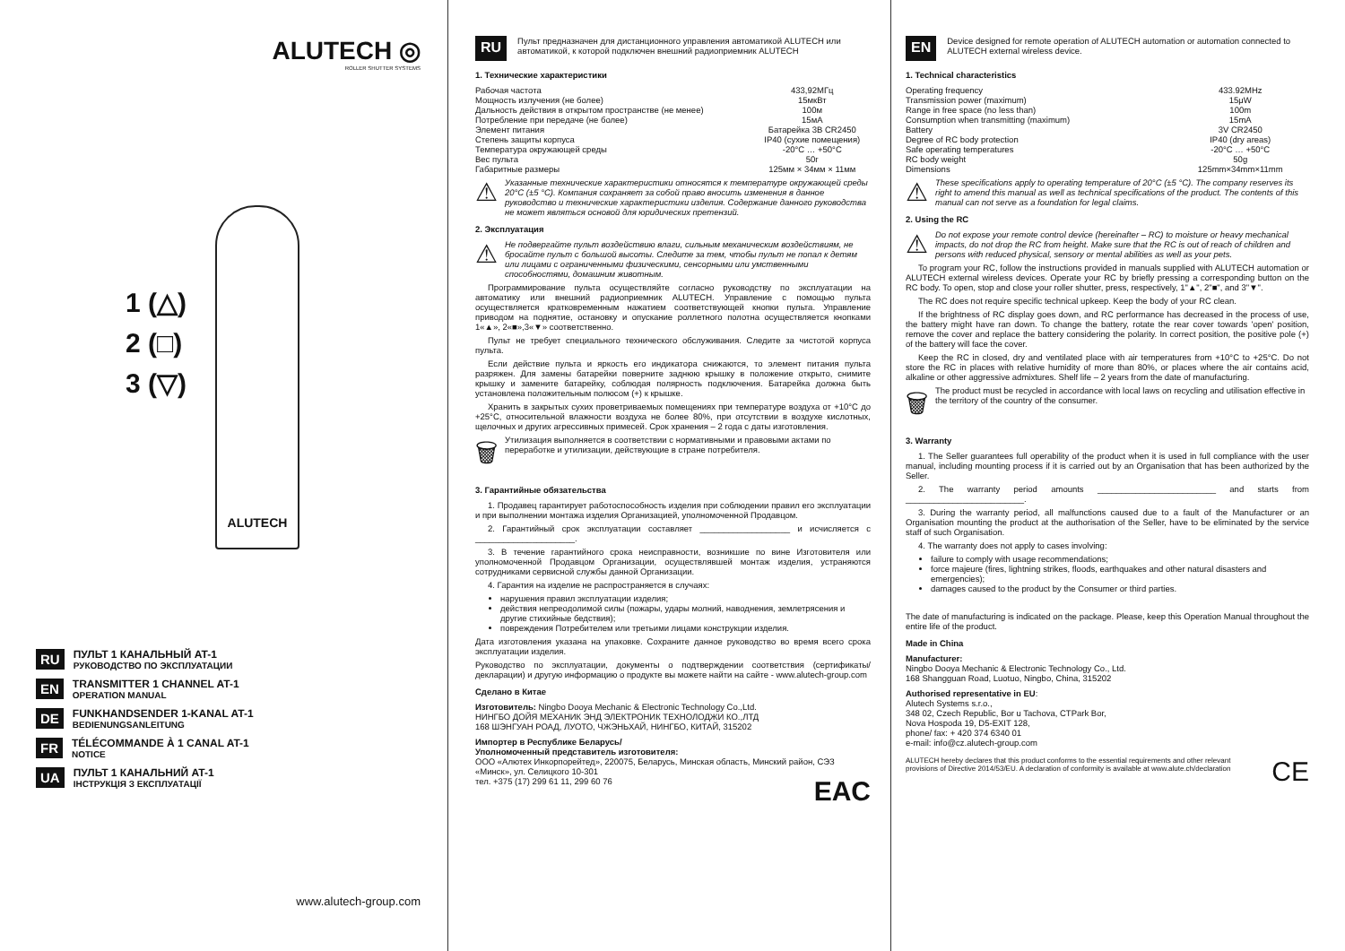ALUTECH ◎
ROLLER SHUTTER SYSTEMS
1 (△)
2 (□)
3 (▽)
ALUTECH
RU
ПУЛЬТ 1 КАНАЛЬНЫЙ AT-1
РУКОВОДСТВО ПО ЭКСПЛУАТАЦИИ
EN
TRANSMITTER 1 CHANNEL AT-1
OPERATION MANUAL
DE
FUNKHANDSENDER 1-KANAL AT-1
BEDIENUNGSANLEITUNG
FR
TÉLÉCOMMANDE À 1 CANAL AT-1
NOTICE
UA
ПУЛЬТ 1 КАНАЛЬНИЙ AT-1
ІНСТРУКЦІЯ З ЕКСПЛУАТАЦІЇ
www.alutech-group.com
RU
Пульт предназначен для дистанционного управления автоматикой ALUTECH или автоматикой, к которой подключен внешний радиоприемник ALUTECH
1. Технические характеристики
| Рабочая частота | 433,92МГц |
| Мощность излучения (не более) | 15мкВт |
| Дальность действия в открытом пространстве (не менее) | 100м |
| Потребление при передаче (не более) | 15мА |
| Элемент питания | Батарейка 3В CR2450 |
| Степень защиты корпуса | IP40 (сухие помещения) |
| Температура окружающей среды | -20°С … +50°С |
| Вес пульта | 50г |
| Габаритные размеры | 125мм × 34мм × 11мм |
⚠
Указанные технические характеристики относятся к температуре окружающей среды 20°С (±5 °С). Компания сохраняет за собой право вносить изменения в данное руководство и технические характеристики изделия. Содержание данного руководства не может являться основой для юридических претензий.
2. Эксплуатация
⚠
Не подвергайте пульт воздействию влаги, сильным механическим воздействиям, не бросайте пульт с большой высоты. Следите за тем, чтобы пульт не попал к детям или лицами с ограниченными физическими, сенсорными или умственными способностями, домашним животным.
Программирование пульта осуществляйте согласно руководству по эксплуатации на автоматику или внешний радиоприемник ALUTECH. Управление с помощью пульта осуществляется кратковременным нажатием соответствующей кнопки пульта. Управление приводом на поднятие, остановку и опускание роллетного полотна осуществляется кнопками 1«▲», 2«■»,3«▼» соответственно.
Пульт не требует специального технического обслуживания. Следите за чистотой корпуса пульта.
Если действие пульта и яркость его индикатора снижаются, то элемент питания пульта разряжен. Для замены батарейки поверните заднюю крышку в положение открыто, снимите крышку и замените батарейку, соблюдая полярность подключения. Батарейка должна быть установлена положительным полюсом (+) к крышке.
Хранить в закрытых сухих проветриваемых помещениях при температуре воздуха от +10°С до +25°С, относительной влажности воздуха не более 80%, при отсутствии в воздухе кислотных, щелочных и других агрессивных примесей. Срок хранения – 2 года с даты изготовления.
🗑
Утилизация выполняется в соответствии с нормативными и правовыми актами по переработке и утилизации, действующие в стране потребителя.
3. Гарантийные обязательства
1. Продавец гарантирует работоспособность изделия при соблюдении правил его эксплуатации и при выполнении монтажа изделия Организацией, уполномоченной Продавцом.
2. Гарантийный срок эксплуатации составляет ___________________ и исчисляется с _____________________.
3. В течение гарантийного срока неисправности, возникшие по вине Изготовителя или уполномоченной Продавцом Организации, осуществлявшей монтаж изделия, устраняются сотрудниками сервисной службы данной Организации.
4. Гарантия на изделие не распространяется в случаях:
нарушения правил эксплуатации изделия;
действия непреодолимой силы (пожары, удары молний, наводнения, землетрясения и другие стихийные бедствия);
повреждения Потребителем или третьими лицами конструкции изделия.
Дата изготовления указана на упаковке. Сохраните данное руководство во время всего срока эксплуатации изделия.
Руководство по эксплуатации, документы о подтверждении соответствия (сертификаты/декларации) и другую информацию о продукте вы можете найти на сайте - www.alutech-group.com
Сделано в Китае
Изготовитель: Ningbo Dooya Mechanic & Electronic Technology Co.,Ltd.
НИНГБО ДОЙЯ МЕХАНИК ЭНД ЭЛЕКТРОНИК ТЕХНОЛОДЖИ КО.,ЛТД
168 ШЭНГУАН РОАД, ЛУОТО, ЧЖЭНЬХАЙ, НИНГБО, КИТАЙ, 315202
Импортер в Республике Беларусь/
Уполномоченный представитель изготовителя:
ООО «Алютех Инкорпорейтед», 220075, Беларусь, Минская область, Минский район, СЭЗ «Минск», ул. Селицкого 10-301
тел. +375 (17) 299 61 11, 299 60 76 EAC
EN
Device designed for remote operation of ALUTECH automation or automation connected to ALUTECH external wireless device.
1. Technical characteristics
| Operating frequency | 433.92MHz |
| Transmission power (maximum) | 15μW |
| Range in free space (no less than) | 100m |
| Consumption when transmitting (maximum) | 15mA |
| Battery | 3V CR2450 |
| Degree of RC body protection | IP40 (dry areas) |
| Safe operating temperatures | -20°C … +50°C |
| RC body weight | 50g |
| Dimensions | 125mm×34mm×11mm |
⚠
These specifications apply to operating temperature of 20°C (±5 °C). The company reserves its right to amend this manual as well as technical specifications of the product. The contents of this manual can not serve as a foundation for legal claims.
2. Using the RC
⚠
Do not expose your remote control device (hereinafter – RC) to moisture or heavy mechanical impacts, do not drop the RC from height. Make sure that the RC is out of reach of children and persons with reduced physical, sensory or mental abilities as well as your pets.
To program your RC, follow the instructions provided in manuals supplied with ALUTECH automation or ALUTECH external wireless devices. Operate your RC by briefly pressing a corresponding button on the RC body. To open, stop and close your roller shutter, press, respectively, 1"▲", 2"■", and 3"▼".
The RC does not require specific technical upkeep. Keep the body of your RC clean.
If the brightness of RC display goes down, and RC performance has decreased in the process of use, the battery might have ran down. To change the battery, rotate the rear cover towards 'open' position, remove the cover and replace the battery considering the polarity. In correct position, the positive pole (+) of the battery will face the cover.
Keep the RC in closed, dry and ventilated place with air temperatures from +10°C to +25°C. Do not store the RC in places with relative humidity of more than 80%, or places where the air contains acid, alkaline or other aggressive admixtures. Shelf life – 2 years from the date of manufacturing.
🗑
The product must be recycled in accordance with local laws on recycling and utilisation effective in the territory of the country of the consumer.
3. Warranty
1. The Seller guarantees full operability of the product when it is used in full compliance with the user manual, including mounting process if it is carried out by an Organisation that has been authorized by the Seller.
2. The warranty period amounts _________________________ and starts from _________________________.
3. During the warranty period, all malfunctions caused due to a fault of the Manufacturer or an Organisation mounting the product at the authorisation of the Seller, have to be eliminated by the service staff of such Organisation.
4. The warranty does not apply to cases involving:
failure to comply with usage recommendations;
force majeure (fires, lightning strikes, floods, earthquakes and other natural disasters and emergencies);
damages caused to the product by the Consumer or third parties.
The date of manufacturing is indicated on the package. Please, keep this Operation Manual throughout the entire life of the product.
Made in China
Manufacturer:
Ningbo Dooya Mechanic & Electronic Technology Co., Ltd.
168 Shangguan Road, Luotuo, Ningbo, China, 315202
Authorised representative in EU:
Alutech Systems s.r.o.,
348 02, Czech Republic, Bor u Tachova, CTPark Bor,
Nova Hospoda 19, D5-EXIT 128,
phone/ fax: + 420 374 6340 01
e-mail: info@cz.alutech-group.com
ALUTECH hereby declares that this product conforms to the essential requirements and other relevant provisions of Directive 2014/53/EU. A declaration of conformity is available at www.alute.ch/declaration
CE